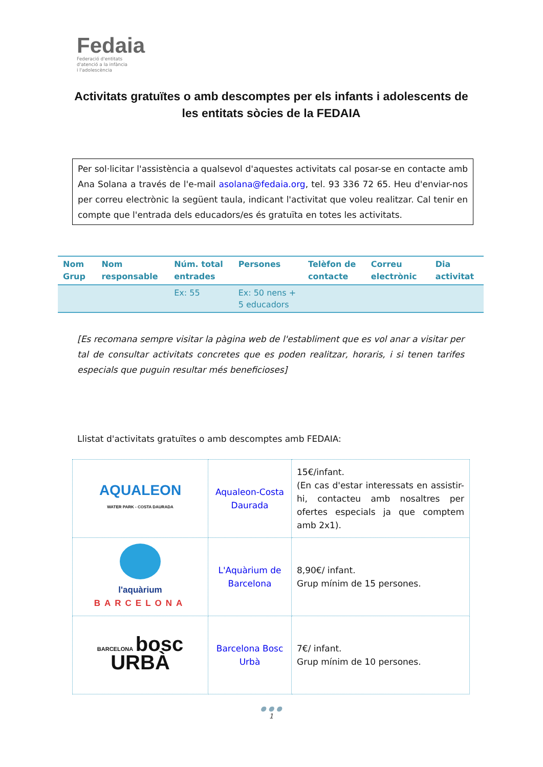Fedaia
Federació d'entitats
d'atenció a la infància
i l'adolescència
Activitats gratuïtes o amb descomptes per els infants i adolescents de les entitats sòcies de la FEDAIA
Per sol·licitar l'assistència a qualsevol d'aquestes activitats cal posar-se en contacte amb Ana Solana a través de l'e-mail asolana@fedaia.org, tel. 93 336 72 65. Heu d'enviar-nos per correu electrònic la següent taula, indicant l'activitat que voleu realitzar. Cal tenir en compte que l'entrada dels educadors/es és gratuïta en totes les activitats.
| Nom Grup | Nom responsable | Núm. total entrades | Persones | Telèfon de contacte | Correu electrònic | Dia activitat |
| --- | --- | --- | --- | --- | --- | --- |
| | | Ex: 55 | Ex: 50 nens + 5 educadors | | | |
[Es recomana sempre visitar la pàgina web de l'establiment que es vol anar a visitar per tal de consultar activitats concretes que es poden realitzar, horaris, i si tenen tarifes especials que puguin resultar més beneficioses]
Llistat d'activitats gratuïtes o amb descomptes amb FEDAIA:
| AQUALEON WATER PARK - COSTA DAURADA | Aqualeon-Costa Daurada | 15€/infant. (En cas d'estar interessats en assistir-hi, contacteu amb nosaltres per ofertes especials ja que comptem amb 2x1). |
| l'aquàrium BARCELONA | L'Aquàrium de Barcelona | 8,90€/ infant. Grup mínim de 15 persones. |
| BARCELONA bosc URBÀ | Barcelona Bosc Urbà | 7€/ infant. Grup mínim de 10 persones. |
● ● ●
1